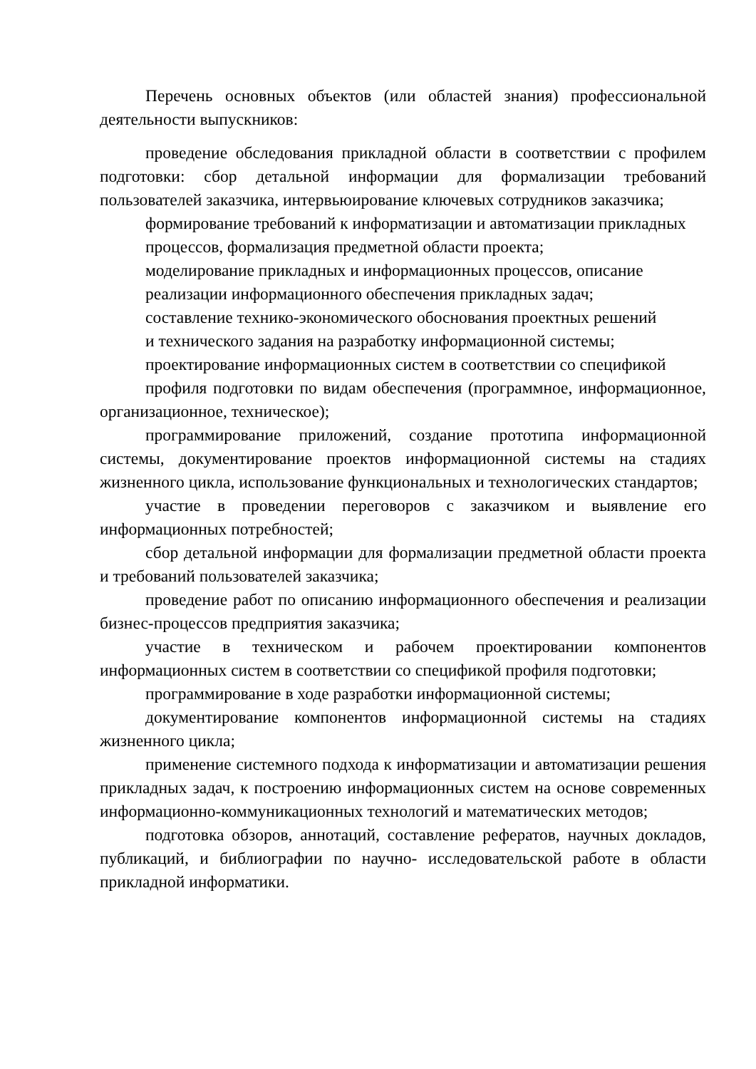Перечень основных объектов (или областей знания) профессиональной деятельности выпускников:
проведение обследования прикладной области в соответствии с профилем подготовки: сбор детальной информации для формализации требований пользователей заказчика, интервьюирование ключевых сотрудников заказчика;
формирование требований к информатизации и автоматизации прикладных
процессов, формализация предметной области проекта;
моделирование прикладных и информационных процессов, описание
реализации информационного обеспечения прикладных задач;
составление технико-экономического обоснования проектных решений
и технического задания на разработку информационной системы;
проектирование информационных систем в соответствии со спецификой
профиля подготовки по видам обеспечения (программное, информационное, организационное, техническое);
программирование приложений, создание прототипа информационной системы, документирование проектов информационной системы на стадиях жизненного цикла, использование функциональных и технологических стандартов;
участие в проведении переговоров с заказчиком и выявление его информационных потребностей;
сбор детальной информации для формализации предметной области проекта и требований пользователей заказчика;
проведение работ по описанию информационного обеспечения и реализации бизнес-процессов предприятия заказчика;
участие в техническом и рабочем проектировании компонентов информационных систем в соответствии со спецификой профиля подготовки;
программирование в ходе разработки информационной системы;
документирование компонентов информационной системы на стадиях жизненного цикла;
применение системного подхода к информатизации и автоматизации решения прикладных задач, к построению информационных систем на основе современных информационно-коммуникационных технологий и математических методов;
подготовка обзоров, аннотаций, составление рефератов, научных докладов, публикаций, и библиографии по научно- исследовательской работе в области прикладной информатики.